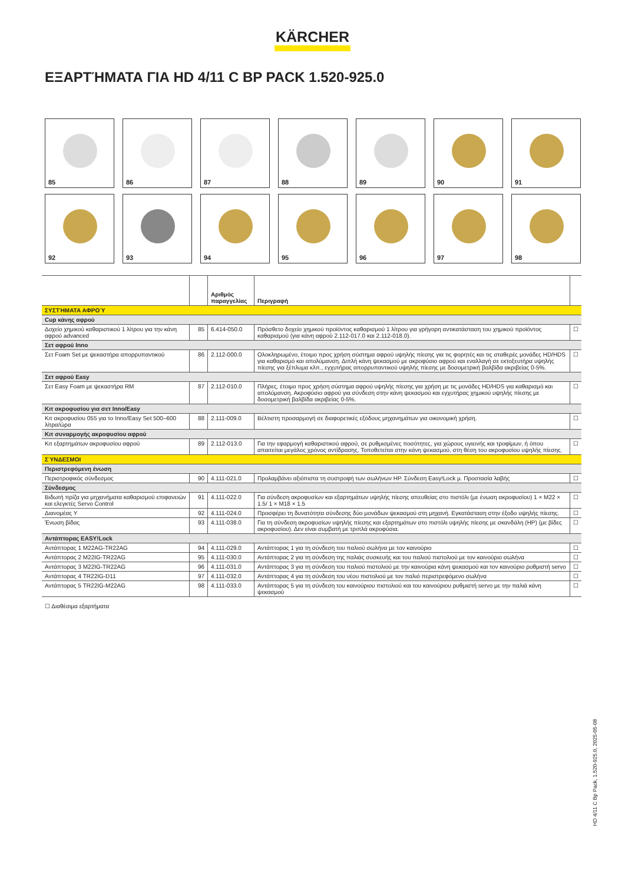KÄRCHER
ΕΞΑΡΤΉΜΑΤΑ ΓΙΑ HD 4/11 C BP PACK 1.520-925.0
85
86
87
88
89
90
91
92
93
94
95
96
97
98
| | | Αριθμός παραγγελίας | Περιγραφή | |
| --- | --- | --- | --- | --- |
| ΣΥΣΤΉΜΑΤΑ ΑΦΡΟΎ | | | | |
| Cup κάνης αφρού | | | | |
| Δοχείο χημικού καθαριστικού 1 λίτρου για την κάνη αφρού advanced | 85 | 6.414-050.0 | Πρόσθετο δοχείο χημικού προϊόντος καθαρισμού 1 λίτρου για γρήγορη αντικατάσταση του χημικού προϊόντος καθαρισμού (για κάνη αφρού 2.112-017.0 και 2.112-018.0). | ☐ |
| Σετ αφρού Inno | | | | |
| Σετ Foam Set με ψεκαστήρα απορρυπαντικού | 86 | 2.112-000.0 | Ολοκληρωμένο, έτοιμο προς χρήση σύστημα αφρού υψηλής πίεσης για τις φορητές και τις σταθερές μονάδες HD/HDS για καθαρισμό και απολύμανση. Διπλή κάνη ψεκασμού με ακροφύσιο αφρού και εναλλαγή σε εκτοξευτήρα υψηλής πίεσης για ξέπλυμα κλπ., εγχυτήρας απορρυπαντικού υψηλής πίεσης με δοσομετρική βαλβίδα ακριβείας 0-5%. | ☐ |
| Σετ αφρού Easy | | | | |
| Σετ Easy Foam με ψεκαστήρα RM | 87 | 2.112-010.0 | Πλήρες, έτοιμο προς χρήση σύστημα αφρού υψηλής πίεσης για χρήση με τις μονάδες HD/HDS για καθαρισμό και απολύμανση. Ακροφύσιο αφρού για σύνδεση στην κάνη ψεκασμού και εγχυτήρας χημικού υψηλής πίεσης με δοσομετρική βαλβίδα ακριβείας 0-5%. | ☐ |
| Κιτ ακροφυσίου για σετ Inno/Easy | | | | |
| Κιτ ακροφυσίου 055 για το Inno/Easy Set 500–600 λίτρα/ώρα | 88 | 2.111-009.0 | Βέλτιστη προσαρμογή σε διαφορετικές εξόδους μηχανημάτων για οικονομική χρήση. | ☐ |
| Κιτ συναρμογής ακροφυσίου αφρού | | | | |
| Κιτ εξαρτημάτων ακροφυσίου αφρού | 89 | 2.112-013.0 | Για την εφαρμογή καθαριστικού αφρού, σε ρυθμισμένες ποσότητες, για χώρους υγιεινής και τροφίμων, ή όπου απαιτείται μεγάλος χρόνος αντίδρασης. Τοποθετείται στην κάνη ψεκασμού, στη θέση του ακροφυσίου υψηλής πίεσης. | ☐ |
| ΣΎΝΔΕΣΜΟΙ | | | | |
| Περιστρεφόμενη ένωση | | | | |
| Περιστροφικός σύνδεσμος | 90 | 4.111-021.0 | Προλαμβάνει αξιόπιστα τη συστροφή των σωλήνων HP. Σύνδεση Easy!Lock μ. Προστασία λαβής | ☐ |
| Σύνδεσμος | | | | |
| Βιδωτή πρίζα για μηχανήματα καθαρισμού επιφανειών και ελεγκτές Servo Control | 91 | 4.111-022.0 | Για σύνδεση ακροφυσίων και εξαρτημάτων υψηλής πίεσης απευθείας στο πιστόλι (με ένωση ακροφυσίου) 1 × M22 × 1.5/ 1 × M18 × 1.5 | ☐ |
| Διανομέας Y | 92 | 4.111-024.0 | Προσφέρει τη δυνατότητα σύνδεσης δύο μονάδων ψεκασμού στη μηχανή. Εγκατάσταση στην έξοδο υψηλής πίεσης. | ☐ |
| Ένωση βίδας | 93 | 4.111-038.0 | Για τη σύνδεση ακροφυσίων υψηλής πίεσης και εξαρτημάτων στο πιστόλι υψηλής πίεσης με σκανδάλη (HP) (με βίδες ακροφυσίου). Δεν είναι συμβατή με τριπλά ακροφύσια. | ☐ |
| Αντάπτορας EASY!Lock | | | | |
| Αντάπτορας 1 M22AG-TR22AG | 94 | 4.111-029.0 | Αντάπτορας 1 για τη σύνδεση του παλιού σωλήνα με τον καινούριο | ☐ |
| Αντάπτορας 2 M22IG-TR22AG | 95 | 4.111-030.0 | Αντάπτορας 2 για τη σύνδεση της παλιάς συσκευής και του παλιού πιστολιού με τον καινούριο σωλήνα | ☐ |
| Αντάπτορας 3 M22IG-TR22AG | 96 | 4.111-031.0 | Αντάπτορας 3 για τη σύνδεση του παλιού πιστολιού με την καινούρια κάνη ψεκασμού και τον καινούριο ρυθμιστή servo | ☐ |
| Αντάπτορας 4 TR22IG-D11 | 97 | 4.111-032.0 | Αντάπτορας 4 για τη σύνδεση του νέου πιστολιού με τον παλιό περιστρεφόμενο σωλήνα | ☐ |
| Αντάπτορας 5 TR22IG-M22AG | 98 | 4.111-033.0 | Αντάπτορας 5 για τη σύνδεση του καινούριου πιστολιού και του καινούριου ρυθμιστή servo με την παλιά κάνη ψεκασμού | ☐ |
☐ Διαθέσιμα εξαρτήματα
HD 4/11 C Bp Pack, 1.520-925.0, 2025-05-08